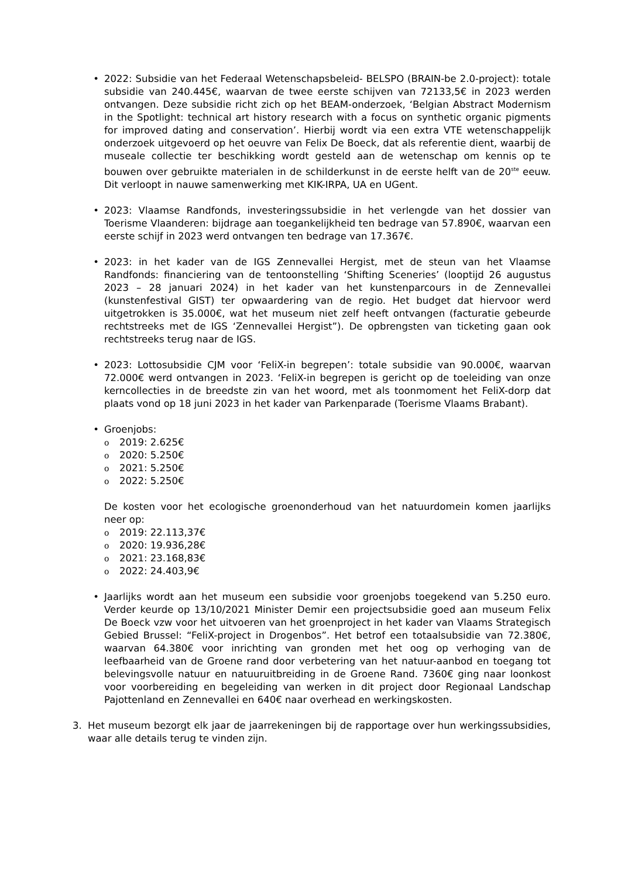• 2022: Subsidie van het Federaal Wetenschapsbeleid- BELSPO (BRAIN-be 2.0-project): totale subsidie van 240.445€, waarvan de twee eerste schijven van 72133,5€ in 2023 werden ontvangen. Deze subsidie richt zich op het BEAM-onderzoek, ‘Belgian Abstract Modernism in the Spotlight: technical art history research with a focus on synthetic organic pigments for improved dating and conservation’. Hierbij wordt via een extra VTE wetenschappelijk onderzoek uitgevoerd op het oeuvre van Felix De Boeck, dat als referentie dient, waarbij de museale collectie ter beschikking wordt gesteld aan de wetenschap om kennis op te bouwen over gebruikte materialen in de schilderkunst in de eerste helft van de 20<sup>ste</sup> eeuw. Dit verloopt in nauwe samenwerking met KIK-IRPA, UA en UGent.
• 2023: Vlaamse Randfonds, investeringssubsidie in het verlengde van het dossier van Toerisme Vlaanderen: bijdrage aan toegankelijkheid ten bedrage van 57.890€, waarvan een eerste schijf in 2023 werd ontvangen ten bedrage van 17.367€.
• 2023: in het kader van de IGS Zennevallei Hergist, met de steun van het Vlaamse Randfonds: financiering van de tentoonstelling ‘Shifting Sceneries’ (looptijd 26 augustus 2023 – 28 januari 2024) in het kader van het kunstenparcours in de Zennevallei (kunstenfestival GIST) ter opwaardering van de regio. Het budget dat hiervoor werd uitgetrokken is 35.000€, wat het museum niet zelf heeft ontvangen (facturatie gebeurde rechtstreeks met de IGS ‘Zennevallei Hergist”). De opbrengsten van ticketing gaan ook rechtstreeks terug naar de IGS.
• 2023: Lottosubsidie CJM voor ‘FeliX-in begrepen’: totale subsidie van 90.000€, waarvan 72.000€ werd ontvangen in 2023. ‘FeliX-in begrepen is gericht op de toeleiding van onze kerncollecties in de breedste zin van het woord, met als toonmoment het FeliX-dorp dat plaats vond op 18 juni 2023 in het kader van Parkenparade (Toerisme Vlaams Brabant).
• Groenjobs:
o 2019: 2.625€
o 2020: 5.250€
o 2021: 5.250€
o 2022: 5.250€
De kosten voor het ecologische groenonderhoud van het natuurdomein komen jaarlijks neer op:
o 2019: 22.113,37€
o 2020: 19.936,28€
o 2021: 23.168,83€
o 2022: 24.403,9€
• Jaarlijks wordt aan het museum een subsidie voor groenjobs toegekend van 5.250 euro. Verder keurde op 13/10/2021 Minister Demir een projectsubsidie goed aan museum Felix De Boeck vzw voor het uitvoeren van het groenproject in het kader van Vlaams Strategisch Gebied Brussel: “FeliX-project in Drogenbos”. Het betrof een totaalsubsidie van 72.380€, waarvan 64.380€ voor inrichting van gronden met het oog op verhoging van de leefbaarheid van de Groene rand door verbetering van het natuur-aanbod en toegang tot belevingsvolle natuur en natuuruitbreiding in de Groene Rand. 7360€ ging naar loonkost voor voorbereiding en begeleiding van werken in dit project door Regionaal Landschap Pajottenland en Zennevallei en 640€ naar overhead en werkingskosten.
3. Het museum bezorgt elk jaar de jaarrekeningen bij de rapportage over hun werkingssubsidies, waar alle details terug te vinden zijn.